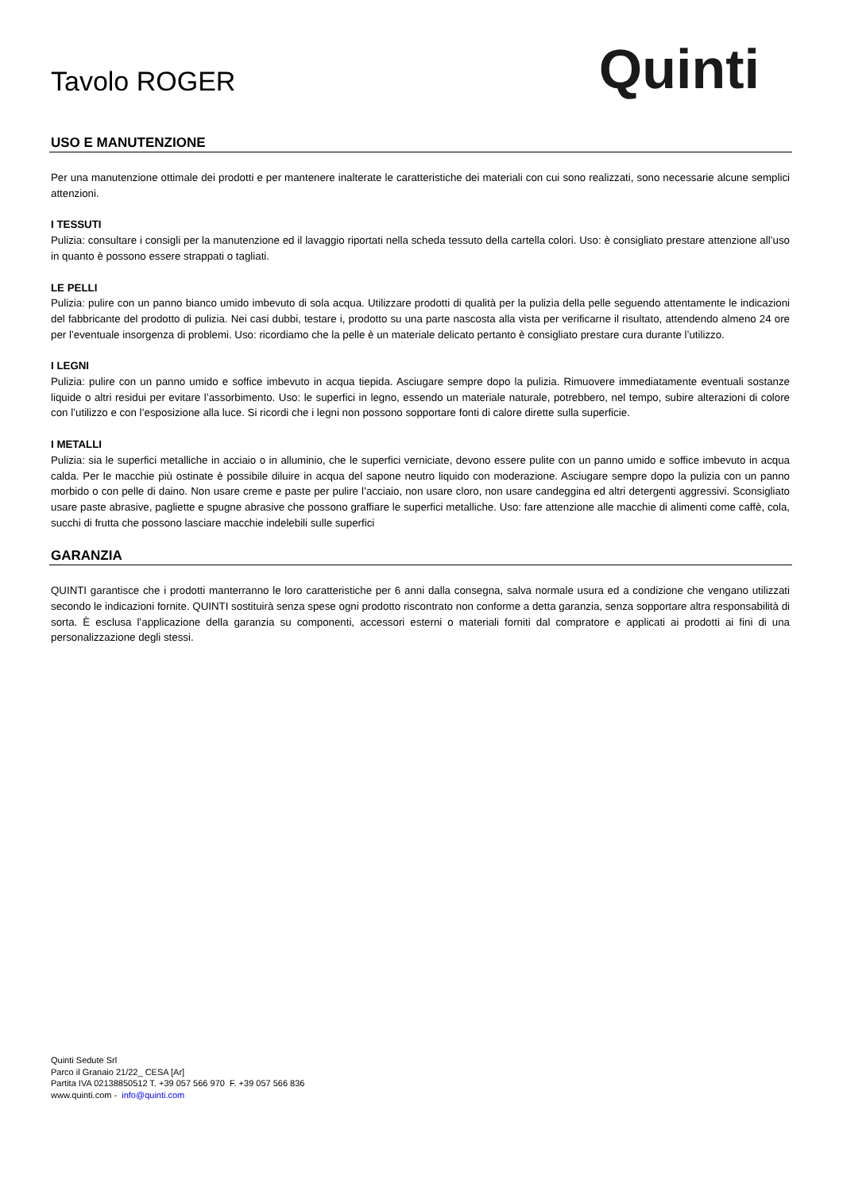Tavolo ROGER
Quinti
USO E MANUTENZIONE
Per una manutenzione ottimale dei prodotti e per mantenere inalterate le caratteristiche dei materiali con cui sono realizzati, sono necessarie alcune semplici attenzioni.
I TESSUTI
Pulizia: consultare i consigli per la manutenzione ed il lavaggio riportati nella scheda tessuto della cartella colori. Uso: è consigliato prestare attenzione all’uso in quanto è possono essere strappati o tagliati.
LE PELLI
Pulizia: pulire con un panno bianco umido imbevuto di sola acqua. Utilizzare prodotti di qualità per la pulizia della pelle seguendo attentamente le indicazioni del fabbricante del prodotto di pulizia. Nei casi dubbi, testare i, prodotto su una parte nascosta alla vista per verificarne il risultato, attendendo almeno 24 ore per l’eventuale insorgenza di problemi. Uso: ricordiamo che la pelle è un materiale delicato pertanto è consigliato prestare cura durante l’utilizzo.
I LEGNI
Pulizia: pulire con un panno umido e soffice imbevuto in acqua tiepida. Asciugare sempre dopo la pulizia. Rimuovere immediatamente eventuali sostanze liquide o altri residui per evitare l’assorbimento. Uso: le superfici in legno, essendo un materiale naturale, potrebbero, nel tempo, subire alterazioni di colore con l’utilizzo e con l’esposizione alla luce. Si ricordi che i legni non possono sopportare fonti di calore dirette sulla superficie.
I METALLI
Pulizia: sia le superfici metalliche in acciaio o in alluminio, che le superfici verniciate, devono essere pulite con un panno umido e soffice imbevuto in acqua calda. Per le macchie più ostinate è possibile diluire in acqua del sapone neutro liquido con moderazione. Asciugare sempre dopo la pulizia con un panno morbido o con pelle di daino. Non usare creme e paste per pulire l’acciaio, non usare cloro, non usare candeggina ed altri detergenti aggressivi. Sconsigliato usare paste abrasive, pagliette e spugne abrasive che possono graffiare le superfici metalliche. Uso: fare attenzione alle macchie di alimenti come caffè, cola, succhi di frutta che possono lasciare macchie indelebili sulle superfici
GARANZIA
QUINTI garantisce che i prodotti manterranno le loro caratteristiche per 6 anni dalla consegna, salva normale usura ed a condizione che vengano utilizzati secondo le indicazioni fornite. QUINTI sostituirà senza spese ogni prodotto riscontrato non conforme a detta garanzia, senza sopportare altra responsabilità di sorta. È esclusa l’applicazione della garanzia su componenti, accessori esterni o materiali forniti dal compratore e applicati ai prodotti ai fini di una personalizzazione degli stessi.
Quinti Sedute Srl
Parco il Granaio 21/22_ CESA [Ar]
Partita IVA 02138850512 T. +39 057 566 970 F. +39 057 566 836
www.quinti.com - info@quinti.com